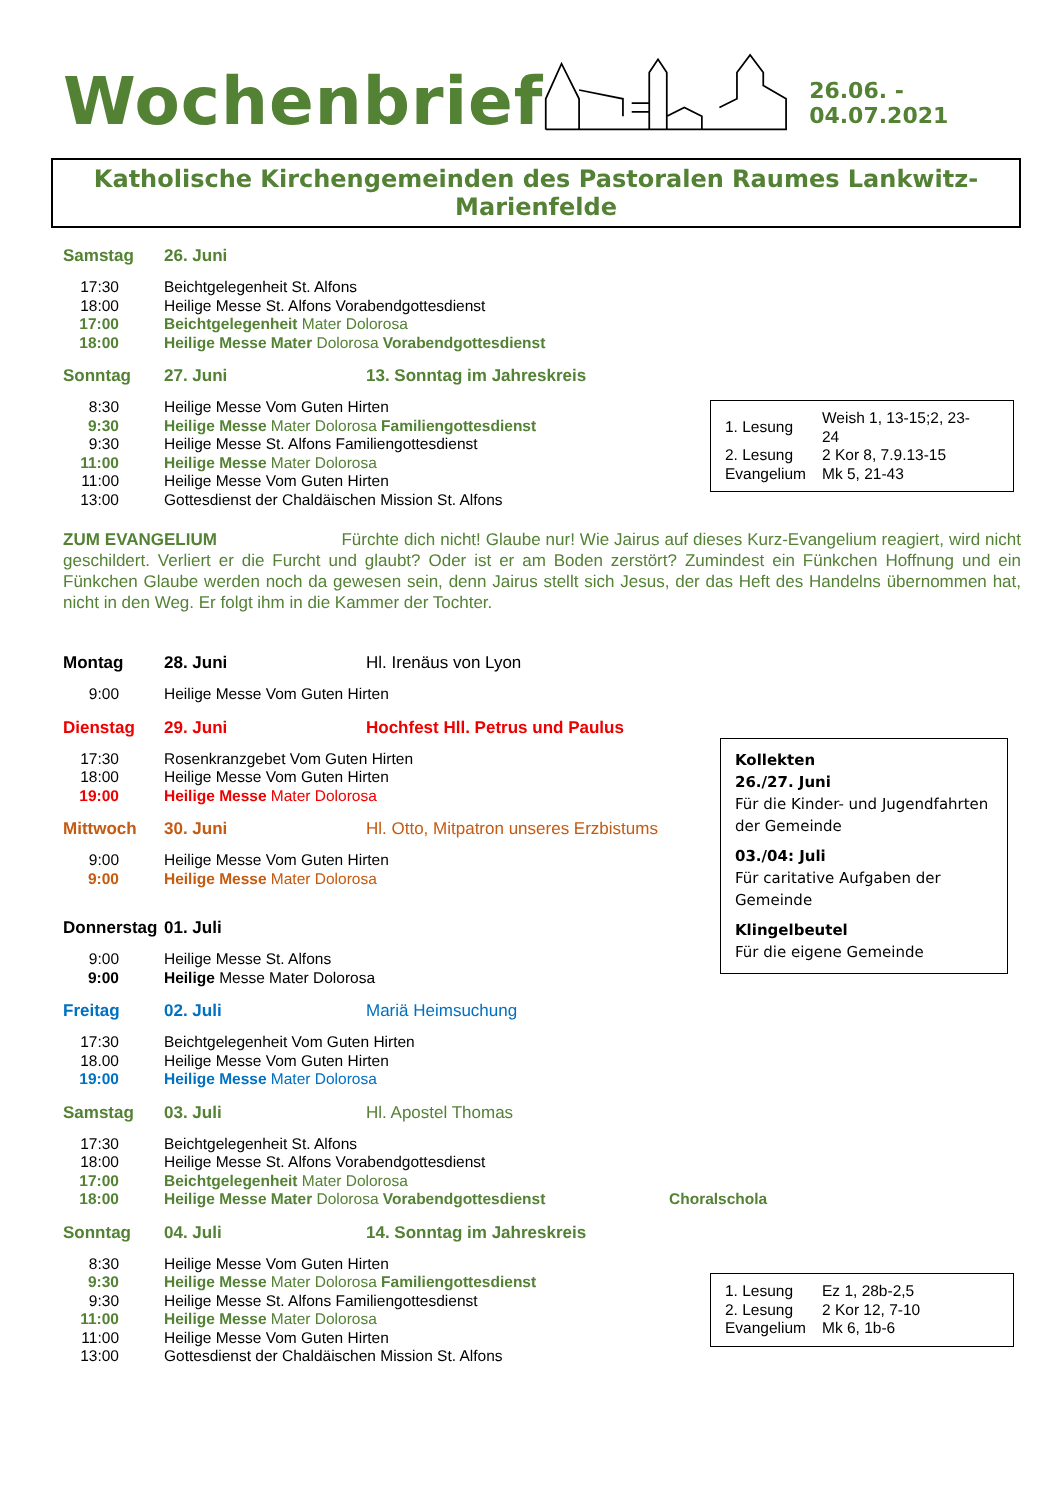Wochenbrief
26.06. - 04.07.2021
Katholische Kirchengemeinden des Pastoralen Raumes Lankwitz-Marienfelde
Samstag 26. Juni
17:30 Beichtgelegenheit St. Alfons
18:00 Heilige Messe St. Alfons Vorabendgottesdienst
17:00 Beichtgelegenheit Mater Dolorosa
18:00 Heilige Messe Mater Dolorosa Vorabendgottesdienst
Sonntag 27. Juni 13. Sonntag im Jahreskreis
8:30 Heilige Messe Vom Guten Hirten
9:30 Heilige Messe Mater Dolorosa Familiengottesdienst
9:30 Heilige Messe St. Alfons Familiengottesdienst
11:00 Heilige Messe Mater Dolorosa
11:00 Heilige Messe Vom Guten Hirten
13:00 Gottesdienst der Chaldäischen Mission St. Alfons
| 1. Lesung | Weish 1, 13-15;2, 23-24 |
| 2. Lesung | 2 Kor 8, 7.9.13-15 |
| Evangelium | Mk 5, 21-43 |
ZUM EVANGELIUM Fürchte dich nicht! Glaube nur! Wie Jairus auf dieses Kurz-Evangelium reagiert, wird nicht geschildert. Verliert er die Furcht und glaubt? Oder ist er am Boden zerstört? Zumindest ein Fünkchen Hoffnung und ein Fünkchen Glaube werden noch da gewesen sein, denn Jairus stellt sich Jesus, der das Heft des Handelns übernommen hat, nicht in den Weg. Er folgt ihm in die Kammer der Tochter.
Montag 28. Juni Hl. Irenäus von Lyon
9:00 Heilige Messe Vom Guten Hirten
Dienstag 29. Juni Hochfest Hll. Petrus und Paulus
17:30 Rosenkranzgebet Vom Guten Hirten
18:00 Heilige Messe Vom Guten Hirten
19:00 Heilige Messe Mater Dolorosa
Mittwoch 30. Juni Hl. Otto, Mitpatron unseres Erzbistums
9:00 Heilige Messe Vom Guten Hirten
9:00 Heilige Messe Mater Dolorosa
Donnerstag 01. Juli
9:00 Heilige Messe St. Alfons
9:00 Heilige Messe Mater Dolorosa
Kollekten
26./27. Juni
Für die Kinder- und Jugendfahrten der Gemeinde
03./04: Juli
Für caritative Aufgaben der Gemeinde
Klingelbeutel
Für die eigene Gemeinde
Freitag 02. Juli Mariä Heimsuchung
17:30 Beichtgelegenheit Vom Guten Hirten
18.00 Heilige Messe Vom Guten Hirten
19:00 Heilige Messe Mater Dolorosa
Samstag 03. Juli Hl. Apostel Thomas
17:30 Beichtgelegenheit St. Alfons
18:00 Heilige Messe St. Alfons Vorabendgottesdienst
17:00 Beichtgelegenheit Mater Dolorosa
18:00 Heilige Messe Mater Dolorosa Vorabendgottesdienst Choralschola
Sonntag 04. Juli 14. Sonntag im Jahreskreis
8:30 Heilige Messe Vom Guten Hirten
9:30 Heilige Messe Mater Dolorosa Familiengottesdienst
9:30 Heilige Messe St. Alfons Familiengottesdienst
11:00 Heilige Messe Mater Dolorosa
11:00 Heilige Messe Vom Guten Hirten
13:00 Gottesdienst der Chaldäischen Mission St. Alfons
| 1. Lesung | Ez 1, 28b-2,5 |
| 2. Lesung | 2 Kor 12, 7-10 |
| Evangelium | Mk 6, 1b-6 |